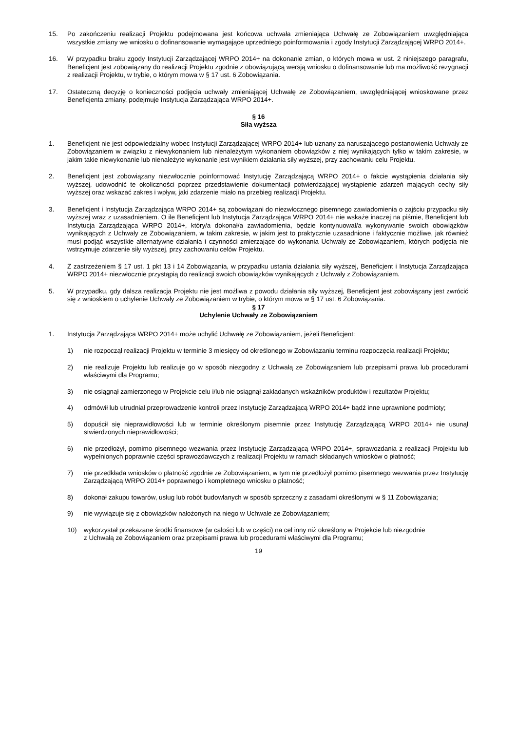15. Po zakończeniu realizacji Projektu podejmowana jest końcowa uchwała zmieniająca Uchwałę ze Zobowiązaniem uwzględniająca wszystkie zmiany we wniosku o dofinansowanie wymagające uprzedniego poinformowania i zgody Instytucji Zarządzającej WRPO 2014+.
16. W przypadku braku zgody Instytucji Zarządzającej WRPO 2014+ na dokonanie zmian, o których mowa w ust. 2 niniejszego paragrafu, Beneficjent jest zobowiązany do realizacji Projektu zgodnie z obowiązującą wersją wniosku o dofinansowanie lub ma możliwość rezygnacji z realizacji Projektu, w trybie, o którym mowa w § 17 ust. 6 Zobowiązania.
17. Ostateczną decyzję o konieczności podjęcia uchwały zmieniającej Uchwałę ze Zobowiązaniem, uwzględniającej wnioskowane przez Beneficjenta zmiany, podejmuje Instytucja Zarządzająca WRPO 2014+.
§ 16
Siła wyższa
1. Beneficjent nie jest odpowiedzialny wobec Instytucji Zarządzającej WRPO 2014+ lub uznany za naruszającego postanowienia Uchwały ze Zobowiązaniem w związku z niewykonaniem lub nienależytym wykonaniem obowiązków z niej wynikających tylko w takim zakresie, w jakim takie niewykonanie lub nienależyte wykonanie jest wynikiem działania siły wyższej, przy zachowaniu celu Projektu.
2. Beneficjent jest zobowiązany niezwłocznie poinformować Instytucję Zarządzającą WRPO 2014+ o fakcie wystąpienia działania siły wyższej, udowodnić te okoliczności poprzez przedstawienie dokumentacji potwierdzającej wystąpienie zdarzeń mających cechy siły wyższej oraz wskazać zakres i wpływ, jaki zdarzenie miało na przebieg realizacji Projektu.
3. Beneficjent i Instytucja Zarządzająca WRPO 2014+ są zobowiązani do niezwłocznego pisemnego zawiadomienia o zajściu przypadku siły wyższej wraz z uzasadnieniem. O ile Beneficjent lub Instytucja Zarządzająca WRPO 2014+ nie wskaże inaczej na piśmie, Beneficjent lub Instytucja Zarządzająca WRPO 2014+, który/a dokonał/a zawiadomienia, będzie kontynuował/a wykonywanie swoich obowiązków wynikających z Uchwały ze Zobowiązaniem, w takim zakresie, w jakim jest to praktycznie uzasadnione i faktycznie możliwe, jak również musi podjąć wszystkie alternatywne działania i czynności zmierzające do wykonania Uchwały ze Zobowiązaniem, których podjęcia nie wstrzymuje zdarzenie siły wyższej, przy zachowaniu celów Projektu.
4. Z zastrzeżeniem § 17 ust. 1 pkt 13 i 14 Zobowiązania, w przypadku ustania działania siły wyższej, Beneficjent i Instytucja Zarządzająca WRPO 2014+ niezwłocznie przystąpią do realizacji swoich obowiązków wynikających z Uchwały z Zobowiązaniem.
5. W przypadku, gdy dalsza realizacja Projektu nie jest możliwa z powodu działania siły wyższej, Beneficjent jest zobowiązany jest zwrócić się z wnioskiem o uchylenie Uchwały ze Zobowiązaniem w trybie, o którym mowa w § 17 ust. 6 Zobowiązania.
§ 17
Uchylenie Uchwały ze Zobowiązaniem
1. Instytucja Zarządzająca WRPO 2014+ może uchylić Uchwałę ze Zobowiązaniem, jeżeli Beneficjent:
1) nie rozpoczął realizacji Projektu w terminie 3 miesięcy od określonego w Zobowiązaniu terminu rozpoczęcia realizacji Projektu;
2) nie realizuje Projektu lub realizuje go w sposób niezgodny z Uchwałą ze Zobowiązaniem lub przepisami prawa lub procedurami właściwymi dla Programu;
3) nie osiągnął zamierzonego w Projekcie celu i/lub nie osiągnął zakładanych wskaźników produktów i rezultatów Projektu;
4) odmówił lub utrudniał przeprowadzenie kontroli przez Instytucję Zarządzającą WRPO 2014+ bądź inne uprawnione podmioty;
5) dopuścił się nieprawidłowości lub w terminie określonym pisemnie przez Instytucję Zarządzającą WRPO 2014+ nie usunął stwierdzonych nieprawidłowości;
6) nie przedłożył, pomimo pisemnego wezwania przez Instytucję Zarządzającą WRPO 2014+, sprawozdania z realizacji Projektu lub wypełnionych poprawnie części sprawozdawczych z realizacji Projektu w ramach składanych wniosków o płatność;
7) nie przedkłada wniosków o płatność zgodnie ze Zobowiązaniem, w tym nie przedłożył pomimo pisemnego wezwania przez Instytucję Zarządzającą WRPO 2014+ poprawnego i kompletnego wniosku o płatność;
8) dokonał zakupu towarów, usług lub robót budowlanych w sposób sprzeczny z zasadami określonymi w § 11 Zobowiązania;
9) nie wywiązuje się z obowiązków nałożonych na niego w Uchwale ze Zobowiązaniem;
10) wykorzystał przekazane środki finansowe (w całości lub w części) na cel inny niż określony w Projekcie lub niezgodnie
z Uchwałą ze Zobowiązaniem oraz przepisami prawa lub procedurami właściwymi dla Programu;
19